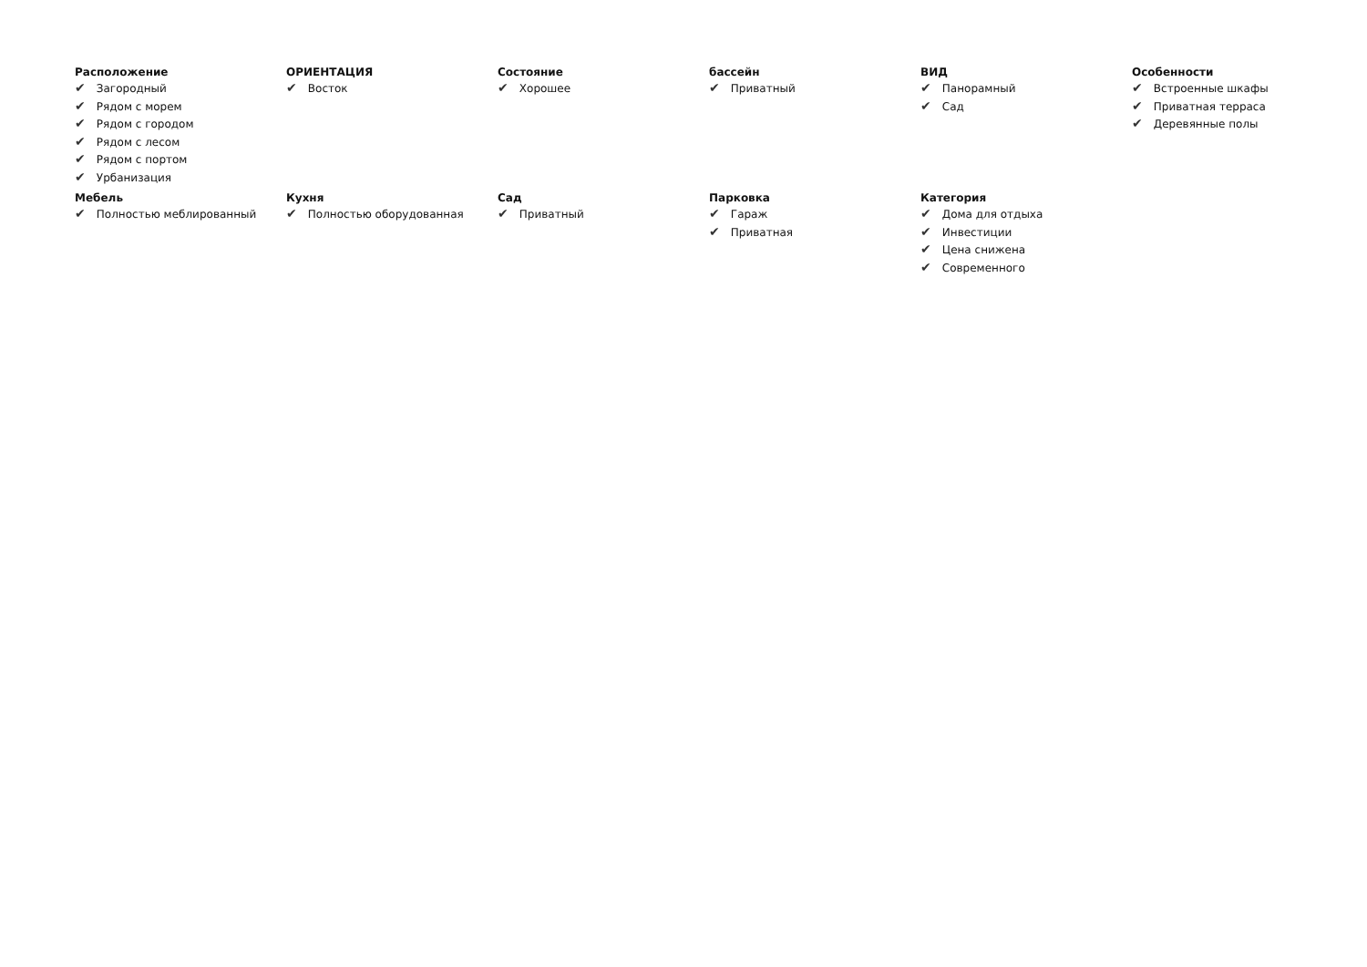Расположение
✔ Загородный
✔ Рядом с морем
✔ Рядом с городом
✔ Рядом с лесом
✔ Рядом с портом
✔ Урбанизация
ОРИЕНТАЦИЯ
✔ Восток
Состояние
✔ Хорошее
бассейн
✔ Приватный
ВИД
✔ Панорамный
✔ Сад
Особенности
✔ Встроенные шкафы
✔ Приватная терраса
✔ Деревянные полы
Мебель
✔ Полностью меблированный
Кухня
✔ Полностью оборудованная
Сад
✔ Приватный
Парковка
✔ Гараж
✔ Приватная
Категория
✔ Дома для отдыха
✔ Инвестиции
✔ Цена снижена
✔ Современного